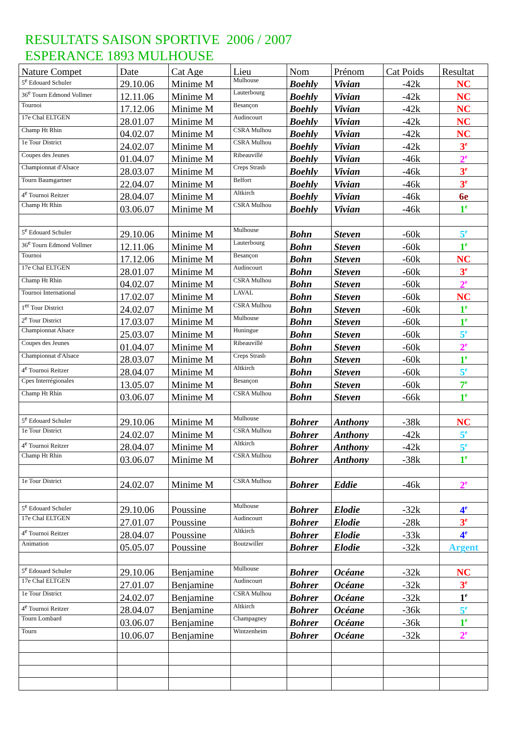RESULTATS SAISON SPORTIVE 2006 / 2007
ESPERANCE 1893 MULHOUSE
| Nature Compet | Date | Cat Age | Lieu | Nom | Prénom | Cat Poids | Resultat |
| --- | --- | --- | --- | --- | --- | --- | --- |
| 5<sup>e</sup> Edouard Schuler | 29.10.06 | Minime M | Mulhouse | Boehly | Vivian | -42k | NC |
| 36<sup>e</sup> Tourn Edmond Vollmer | 12.11.06 | Minime M | Lauterbourg | Boehly | Vivian | -42k | NC |
| Tournoi | 17.12.06 | Minime M | Besançon | Boehly | Vivian | -42k | NC |
| 17e Chal ELTGEN | 28.01.07 | Minime M | Audincourt | Boehly | Vivian | -42k | NC |
| Champ Ht Rhin | 04.02.07 | Minime M | CSRA Mulhou | Boehly | Vivian | -42k | NC |
| 1e Tour District | 24.02.07 | Minime M | CSRA Mulhou | Boehly | Vivian | -42k | 3<sup>e</sup> |
| Coupes des Jeunes | 01.04.07 | Minime M | Ribeauvillé | Boehly | Vivian | -46k | 2<sup>e</sup> |
| Championnat d'Alsace | 28.03.07 | Minime M | Creps Strasb | Boehly | Vivian | -46k | 3<sup>e</sup> |
| Tourn Baumgartner | 22.04.07 | Minime M | Belfort | Boehly | Vivian | -46k | 3<sup>e</sup> |
| 4<sup>e</sup> Tournoi Reitzer | 28.04.07 | Minime M | Altkirch | Boehly | Vivian | -46k | 6e |
| Champ Ht Rhin | 03.06.07 | Minime M | CSRA Mulhou | Boehly | Vivian | -46k | 1<sup>e</sup> |
| 5<sup>e</sup> Edouard Schuler | 29.10.06 | Minime M | Mulhouse | Bohn | Steven | -60k | 5<sup>e</sup> |
| 36<sup>e</sup> Tourn Edmond Vollmer | 12.11.06 | Minime M | Lauterbourg | Bohn | Steven | -60k | 1<sup>e</sup> |
| Tournoi | 17.12.06 | Minime M | Besançon | Bohn | Steven | -60k | NC |
| 17e Chal ELTGEN | 28.01.07 | Minime M | Audincourt | Bohn | Steven | -60k | 3<sup>e</sup> |
| Champ Ht Rhin | 04.02.07 | Minime M | CSRA Mulhou | Bohn | Steven | -60k | 2<sup>e</sup> |
| Tournoi International | 17.02.07 | Minime M | LAVAL | Bohn | Steven | -60k | NC |
| 1<sup>er</sup> Tour District | 24.02.07 | Minime M | CSRA Mulhou | Bohn | Steven | -60k | 1<sup>e</sup> |
| 2<sup>e</sup> Tour District | 17.03.07 | Minime M | Mulhouse | Bohn | Steven | -60k | 1<sup>e</sup> |
| Championnat Alsace | 25.03.07 | Minime M | Huningue | Bohn | Steven | -60k | 5<sup>e</sup> |
| Coupes des Jeunes | 01.04.07 | Minime M | Ribeauvillé | Bohn | Steven | -60k | 2<sup>e</sup> |
| Championnat d'Alsace | 28.03.07 | Minime M | Creps Strasb | Bohn | Steven | -60k | 1<sup>e</sup> |
| 4<sup>e</sup> Tournoi Reitzer | 28.04.07 | Minime M | Altkirch | Bohn | Steven | -60k | 5<sup>e</sup> |
| Cpes Interrégionales | 13.05.07 | Minime M | Besançon | Bohn | Steven | -60k | 7<sup>e</sup> |
| Champ Ht Rhin | 03.06.07 | Minime M | CSRA Mulhou | Bohn | Steven | -66k | 1<sup>e</sup> |
| 5<sup>e</sup> Edouard Schuler | 29.10.06 | Minime M | Mulhouse | Bohrer | Anthony | -38k | NC |
| 1e Tour District | 24.02.07 | Minime M | CSRA Mulhou | Bohrer | Anthony | -42k | 5<sup>e</sup> |
| 4<sup>e</sup> Tournoi Reitzer | 28.04.07 | Minime M | Altkirch | Bohrer | Anthony | -42k | 5<sup>e</sup> |
| Champ Ht Rhin | 03.06.07 | Minime M | CSRA Mulhou | Bohrer | Anthony | -38k | 1<sup>e</sup> |
| 1e Tour District | 24.02.07 | Minime M | CSRA Mulhou | Bohrer | Eddie | -46k | 2<sup>e</sup> |
| 5<sup>e</sup> Edouard Schuler | 29.10.06 | Poussine | Mulhouse | Bohrer | Elodie | -32k | 4<sup>e</sup> |
| 17e Chal ELTGEN | 27.01.07 | Poussine | Audincourt | Bohrer | Elodie | -28k | 3<sup>e</sup> |
| 4<sup>e</sup> Tournoi Reitzer | 28.04.07 | Poussine | Altkirch | Bohrer | Elodie | -33k | 4<sup>e</sup> |
| Animation | 05.05.07 | Poussine | Boutzwiller | Bohrer | Elodie | -32k | Argent |
| 5<sup>e</sup> Edouard Schuler | 29.10.06 | Benjamine | Mulhouse | Bohrer | Océane | -32k | NC |
| 17e Chal ELTGEN | 27.01.07 | Benjamine | Audincourt | Bohrer | Océane | -32k | 3<sup>e</sup> |
| 1e Tour District | 24.02.07 | Benjamine | CSRA Mulhou | Bohrer | Océane | -32k | 1<sup>e</sup> |
| 4<sup>e</sup> Tournoi Reitzer | 28.04.07 | Benjamine | Altkirch | Bohrer | Océane | -36k | 5<sup>e</sup> |
| Tourn Lombard | 03.06.07 | Benjamine | Champagney | Bohrer | Océane | -36k | 1<sup>e</sup> |
| Tourn | 10.06.07 | Benjamine | Wintzenheim | Bohrer | Océane | -32k | 2<sup>e</sup> |